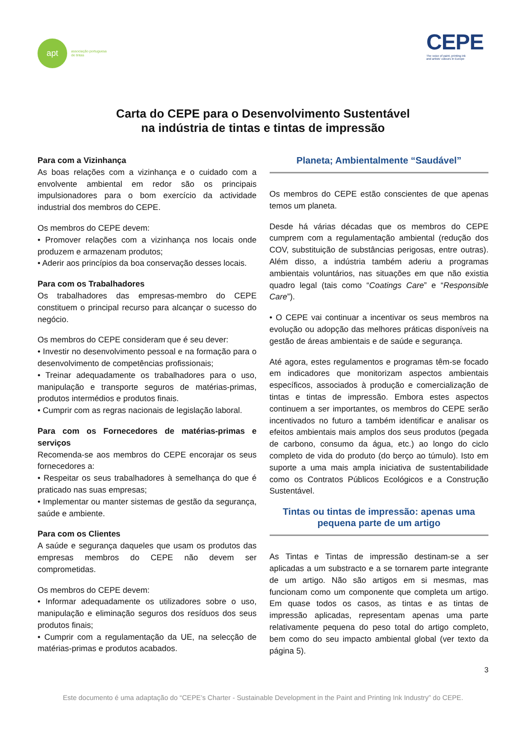apt
associação portuguesa
de tintas
CEPE
The voice of paint, printing ink
and artists' colours in Europe
Carta do CEPE para o Desenvolvimento Sustentável
na indústria de tintas e tintas de impressão
Para com a Vizinhança
As boas relações com a vizinhança e o cuidado com a envolvente ambiental em redor são os principais impulsionadores para o bom exercício da actividade industrial dos membros do CEPE.
Os membros do CEPE devem:
• Promover relações com a vizinhança nos locais onde produzem e armazenam produtos;
• Aderir aos princípios da boa conservação desses locais.
Para com os Trabalhadores
Os trabalhadores das empresas-membro do CEPE constituem o principal recurso para alcançar o sucesso do negócio.
Os membros do CEPE consideram que é seu dever:
• Investir no desenvolvimento pessoal e na formação para o desenvolvimento de competências profissionais;
• Treinar adequadamente os trabalhadores para o uso, manipulação e transporte seguros de matérias-primas, produtos intermédios e produtos finais.
• Cumprir com as regras nacionais de legislação laboral.
Para com os Fornecedores de matérias-primas e serviços
Recomenda-se aos membros do CEPE encorajar os seus fornecedores a:
• Respeitar os seus trabalhadores à semelhança do que é praticado nas suas empresas;
• Implementar ou manter sistemas de gestão da segurança, saúde e ambiente.
Para com os Clientes
A saúde e segurança daqueles que usam os produtos das empresas membros do CEPE não devem ser comprometidas.
Os membros do CEPE devem:
• Informar adequadamente os utilizadores sobre o uso, manipulação e eliminação seguros dos resíduos dos seus produtos finais;
• Cumprir com a regulamentação da UE, na selecção de matérias-primas e produtos acabados.
Planeta; Ambientalmente “Saudável”
Os membros do CEPE estão conscientes de que apenas temos um planeta.
Desde há várias décadas que os membros do CEPE cumprem com a regulamentação ambiental (redução dos COV, substituição de substâncias perigosas, entre outras). Além disso, a indústria também aderiu a programas ambientais voluntários, nas situações em que não existia quadro legal (tais como “Coatings Care” e “Responsible Care”).
• O CEPE vai continuar a incentivar os seus membros na evolução ou adopção das melhores práticas disponíveis na gestão de áreas ambientais e de saúde e segurança.
Até agora, estes regulamentos e programas têm-se focado em indicadores que monitorizam aspectos ambientais específicos, associados à produção e comercialização de tintas e tintas de impressão. Embora estes aspectos continuem a ser importantes, os membros do CEPE serão incentivados no futuro a também identificar e analisar os efeitos ambientais mais amplos dos seus produtos (pegada de carbono, consumo da água, etc.) ao longo do ciclo completo de vida do produto (do berço ao túmulo). Isto em suporte a uma mais ampla iniciativa de sustentabilidade como os Contratos Públicos Ecológicos e a Construção Sustentável.
Tintas ou tintas de impressão: apenas uma pequena parte de um artigo
As Tintas e Tintas de impressão destinam-se a ser aplicadas a um substracto e a se tornarem parte integrante de um artigo. Não são artigos em si mesmas, mas funcionam como um componente que completa um artigo. Em quase todos os casos, as tintas e as tintas de impressão aplicadas, representam apenas uma parte relativamente pequena do peso total do artigo completo, bem como do seu impacto ambiental global (ver texto da página 5).
3
Este documento é uma adaptação do “CEPE’s Charter - Sustainable Development in the Paint and Printing Ink Industry” do CEPE.